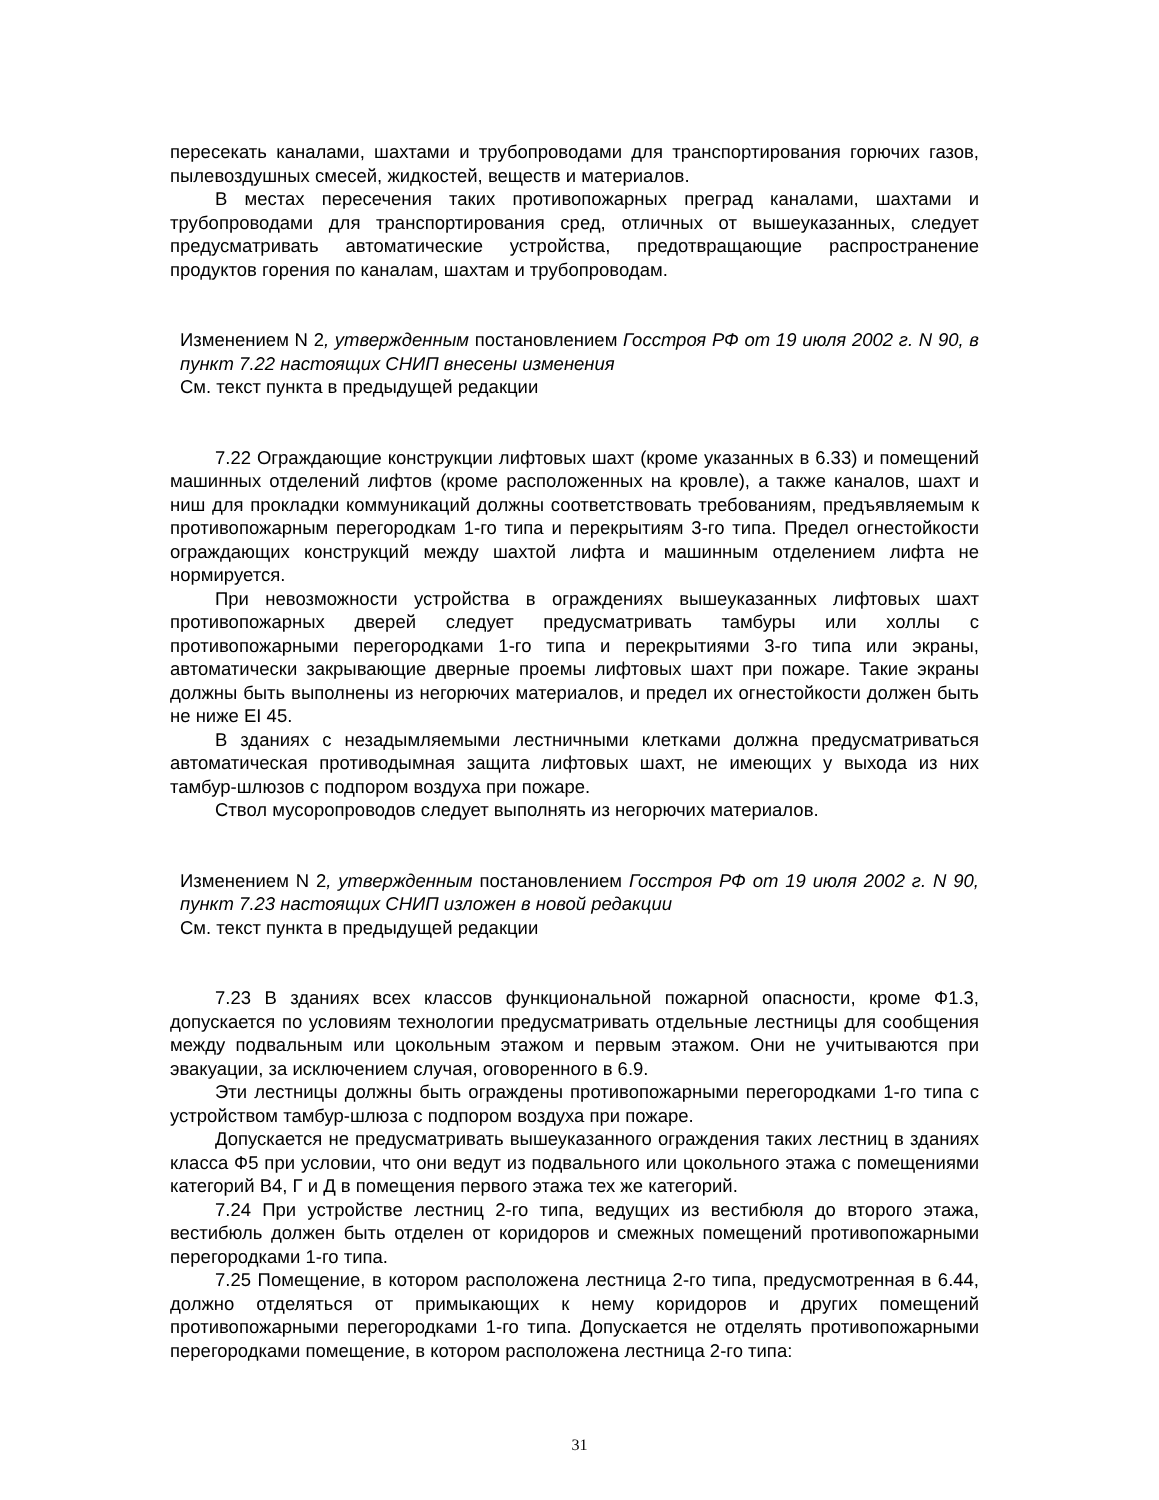пересекать каналами, шахтами и трубопроводами для транспортирования горючих газов, пылевоздушных смесей, жидкостей, веществ и материалов.
В местах пересечения таких противопожарных преград каналами, шахтами и трубопроводами для транспортирования сред, отличных от вышеуказанных, следует предусматривать автоматические устройства, предотвращающие распространение продуктов горения по каналам, шахтам и трубопроводам.
Изменением N 2, утвержденным постановлением Госстроя РФ от 19 июля 2002 г. N 90, в пункт 7.22 настоящих СНИП внесены изменения
См. текст пункта в предыдущей редакции
7.22 Ограждающие конструкции лифтовых шахт (кроме указанных в 6.33) и помещений машинных отделений лифтов (кроме расположенных на кровле), а также каналов, шахт и ниш для прокладки коммуникаций должны соответствовать требованиям, предъявляемым к противопожарным перегородкам 1-го типа и перекрытиям 3-го типа. Предел огнестойкости ограждающих конструкций между шахтой лифта и машинным отделением лифта не нормируется.
При невозможности устройства в ограждениях вышеуказанных лифтовых шахт противопожарных дверей следует предусматривать тамбуры или холлы с противопожарными перегородками 1-го типа и перекрытиями 3-го типа или экраны, автоматически закрывающие дверные проемы лифтовых шахт при пожаре. Такие экраны должны быть выполнены из негорючих материалов, и предел их огнестойкости должен быть не ниже EI 45.
В зданиях с незадымляемыми лестничными клетками должна предусматриваться автоматическая противодымная защита лифтовых шахт, не имеющих у выхода из них тамбур-шлюзов с подпором воздуха при пожаре.
Ствол мусоропроводов следует выполнять из негорючих материалов.
Изменением N 2, утвержденным постановлением Госстроя РФ от 19 июля 2002 г. N 90, пункт 7.23 настоящих СНИП изложен в новой редакции
См. текст пункта в предыдущей редакции
7.23 В зданиях всех классов функциональной пожарной опасности, кроме Ф1.3, допускается по условиям технологии предусматривать отдельные лестницы для сообщения между подвальным или цокольным этажом и первым этажом. Они не учитываются при эвакуации, за исключением случая, оговоренного в 6.9.
Эти лестницы должны быть ограждены противопожарными перегородками 1-го типа с устройством тамбур-шлюза с подпором воздуха при пожаре.
Допускается не предусматривать вышеуказанного ограждения таких лестниц в зданиях класса Ф5 при условии, что они ведут из подвального или цокольного этажа с помещениями категорий В4, Г и Д в помещения первого этажа тех же категорий.
7.24 При устройстве лестниц 2-го типа, ведущих из вестибюля до второго этажа, вестибюль должен быть отделен от коридоров и смежных помещений противопожарными перегородками 1-го типа.
7.25 Помещение, в котором расположена лестница 2-го типа, предусмотренная в 6.44, должно отделяться от примыкающих к нему коридоров и других помещений противопожарными перегородками 1-го типа. Допускается не отделять противопожарными перегородками помещение, в котором расположена лестница 2-го типа:
31